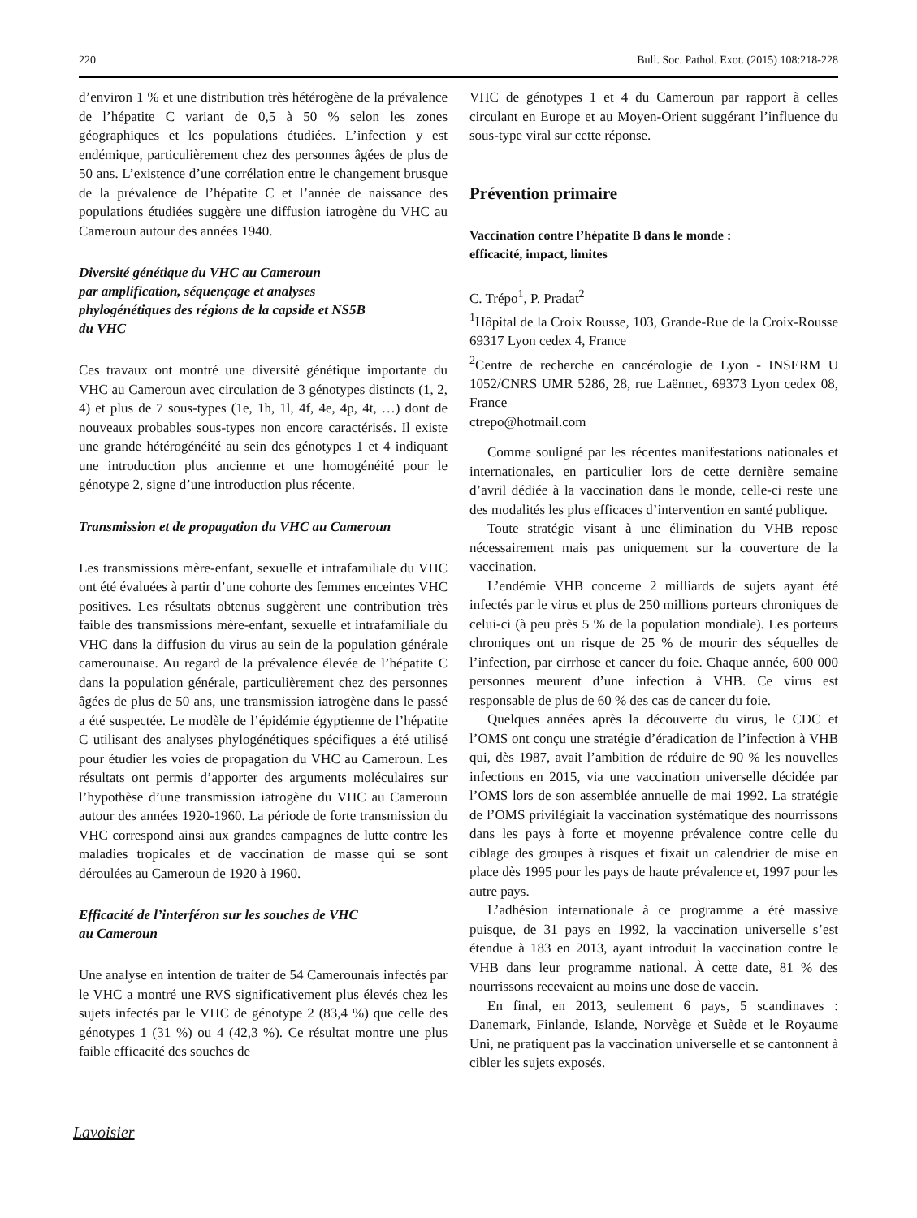220 Bull. Soc. Pathol. Exot. (2015) 108:218-228
d’environ 1 % et une distribution très hétérogène de la prévalence de l’hépatite C variant de 0,5 à 50 % selon les zones géographiques et les populations étudiées. L’infection y est endémique, particulièrement chez des personnes âgées de plus de 50 ans. L’existence d’une corrélation entre le changement brusque de la prévalence de l’hépatite C et l’année de naissance des populations étudiées suggère une diffusion iatrogène du VHC au Cameroun autour des années 1940.
Diversité génétique du VHC au Cameroun
par amplification, séquençage et analyses
phylogénétiques des régions de la capside et NS5B
du VHC
Ces travaux ont montré une diversité génétique importante du VHC au Cameroun avec circulation de 3 génotypes distincts (1, 2, 4) et plus de 7 sous-types (1e, 1h, 1l, 4f, 4e, 4p, 4t, …) dont de nouveaux probables sous-types non encore caractérisés. Il existe une grande hétérogénéité au sein des génotypes 1 et 4 indiquant une introduction plus ancienne et une homogénéité pour le génotype 2, signe d’une introduction plus récente.
Transmission et de propagation du VHC au Cameroun
Les transmissions mère-enfant, sexuelle et intrafamiliale du VHC ont été évaluées à partir d’une cohorte des femmes enceintes VHC positives. Les résultats obtenus suggèrent une contribution très faible des transmissions mère-enfant, sexuelle et intrafamiliale du VHC dans la diffusion du virus au sein de la population générale camerounaise. Au regard de la prévalence élevée de l’hépatite C dans la population générale, particulièrement chez des personnes âgées de plus de 50 ans, une transmission iatrogène dans le passé a été suspectée. Le modèle de l’épidémie égyptienne de l’hépatite C utilisant des analyses phylogénétiques spécifiques a été utilisé pour étudier les voies de propagation du VHC au Cameroun. Les résultats ont permis d’apporter des arguments moléculaires sur l’hypothèse d’une transmission iatrogène du VHC au Cameroun autour des années 1920-1960. La période de forte transmission du VHC correspond ainsi aux grandes campagnes de lutte contre les maladies tropicales et de vaccination de masse qui se sont déroulées au Cameroun de 1920 à 1960.
Efficacité de l’interféron sur les souches de VHC
au Cameroun
Une analyse en intention de traiter de 54 Camerounais infectés par le VHC a montré une RVS significativement plus élevés chez les sujets infectés par le VHC de génotype 2 (83,4 %) que celle des génotypes 1 (31 %) ou 4 (42,3 %). Ce résultat montre une plus faible efficacité des souches de
VHC de génotypes 1 et 4 du Cameroun par rapport à celles circulant en Europe et au Moyen-Orient suggérant l’influence du sous-type viral sur cette réponse.
Prévention primaire
Vaccination contre l’hépatite B dans le monde :
efficacité, impact, limites
C. Trépo<sup>1</sup>, P. Pradat<sup>2</sup>
<sup>1</sup>Hôpital de la Croix Rousse, 103, Grande-Rue de la Croix-Rousse 69317 Lyon cedex 4, France
<sup>2</sup> Centre de recherche en cancérologie de Lyon - INSERM U 1052/CNRS UMR 5286, 28, rue Laënnec, 69373 Lyon cedex 08, France
ctrepo@hotmail.com
Comme souligné par les récentes manifestations nationales et internationales, en particulier lors de cette dernière semaine d’avril dédiée à la vaccination dans le monde, celle-ci reste une des modalités les plus efficaces d’intervention en santé publique.
Toute stratégie visant à une élimination du VHB repose nécessairement mais pas uniquement sur la couverture de la vaccination.
L’endémie VHB concerne 2 milliards de sujets ayant été infectés par le virus et plus de 250 millions porteurs chroniques de celui-ci (à peu près 5 % de la population mondiale). Les porteurs chroniques ont un risque de 25 % de mourir des séquelles de l’infection, par cirrhose et cancer du foie. Chaque année, 600 000 personnes meurent d’une infection à VHB. Ce virus est responsable de plus de 60 % des cas de cancer du foie.
Quelques années après la découverte du virus, le CDC et l’OMS ont conçu une stratégie d’éradication de l’infection à VHB qui, dès 1987, avait l’ambition de réduire de 90 % les nouvelles infections en 2015, via une vaccination universelle décidée par l’OMS lors de son assemblée annuelle de mai 1992. La stratégie de l’OMS privilégiait la vaccination systématique des nourrissons dans les pays à forte et moyenne prévalence contre celle du ciblage des groupes à risques et fixait un calendrier de mise en place dès 1995 pour les pays de haute prévalence et, 1997 pour les autre pays.
L’adhésion internationale à ce programme a été massive puisque, de 31 pays en 1992, la vaccination universelle s’est étendue à 183 en 2013, ayant introduit la vaccination contre le VHB dans leur programme national. À cette date, 81 % des nourrissons recevaient au moins une dose de vaccin.
En final, en 2013, seulement 6 pays, 5 scandinaves : Danemark, Finlande, Islande, Norvège et Suède et le Royaume Uni, ne pratiquent pas la vaccination universelle et se cantonnent à cibler les sujets exposés.
Lavoisier